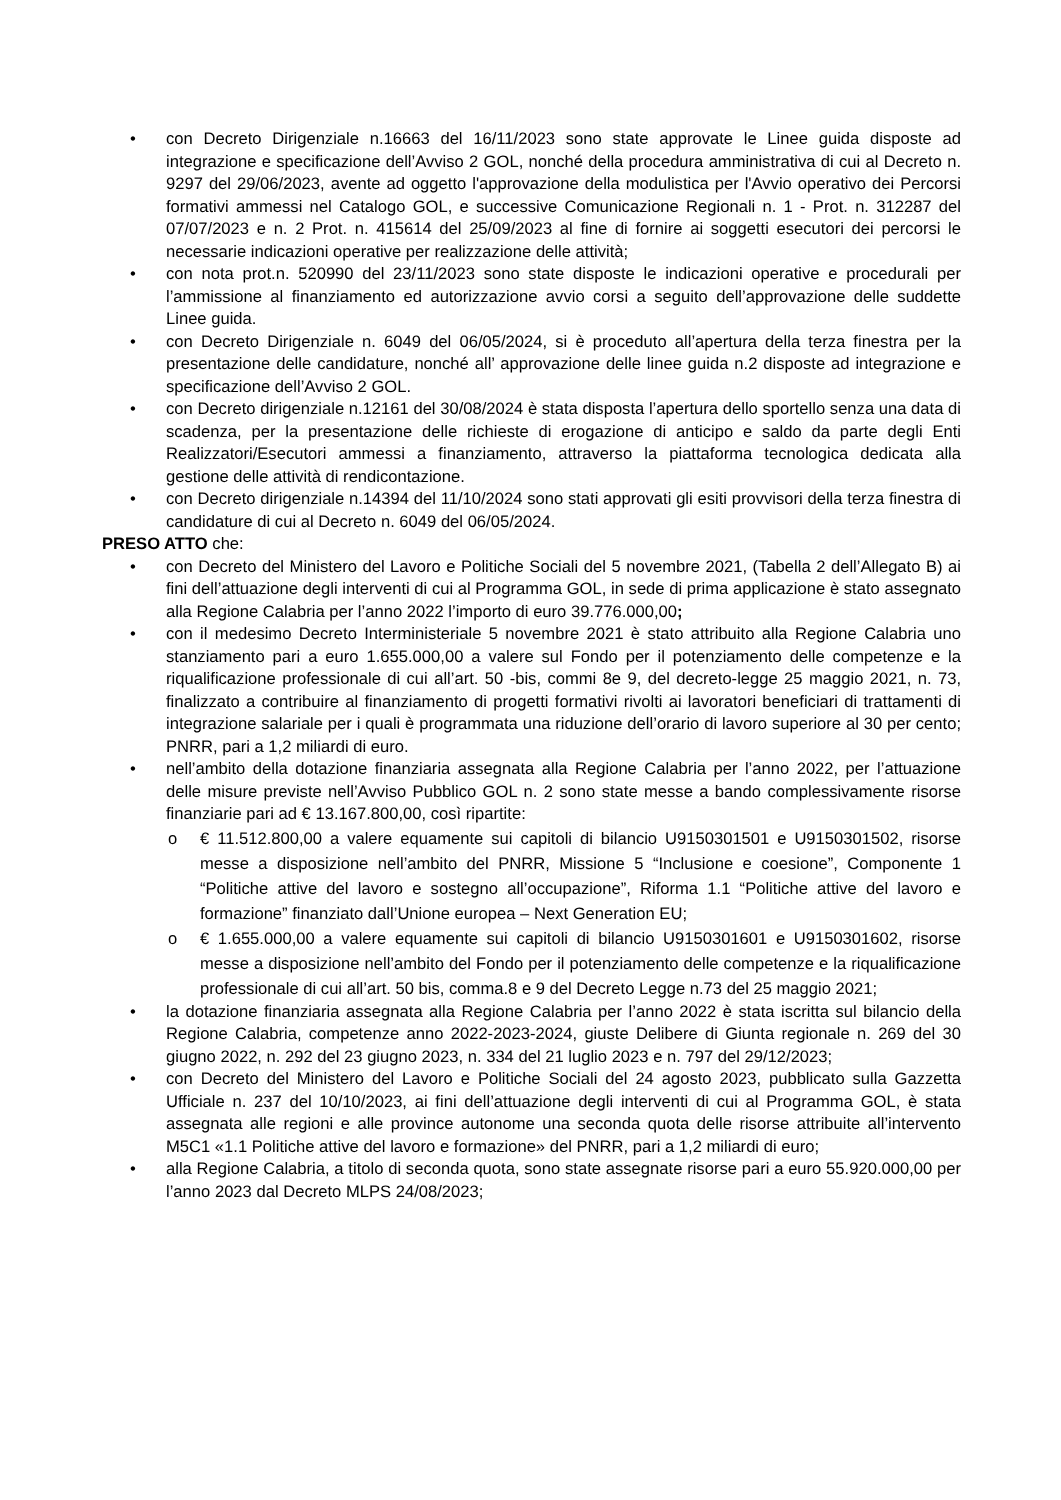• con Decreto Dirigenziale n.16663 del 16/11/2023 sono state approvate le Linee guida disposte ad integrazione e specificazione dell’Avviso 2 GOL, nonché della procedura amministrativa di cui al Decreto n. 9297 del 29/06/2023, avente ad oggetto l'approvazione della modulistica per l'Avvio operativo dei Percorsi formativi ammessi nel Catalogo GOL, e successive Comunicazione Regionali n. 1 - Prot. n. 312287 del 07/07/2023 e n. 2 Prot. n. 415614 del 25/09/2023 al fine di fornire ai soggetti esecutori dei percorsi le necessarie indicazioni operative per realizzazione delle attività;
• con nota prot.n. 520990 del 23/11/2023 sono state disposte le indicazioni operative e procedurali per l’ammissione al finanziamento ed autorizzazione avvio corsi a seguito dell’approvazione delle suddette Linee guida.
• con Decreto Dirigenziale n. 6049 del 06/05/2024, si è proceduto all’apertura della terza finestra per la presentazione delle candidature, nonché all’ approvazione delle linee guida n.2 disposte ad integrazione e specificazione dell’Avviso 2 GOL.
• con Decreto dirigenziale n.12161 del 30/08/2024 è stata disposta l’apertura dello sportello senza una data di scadenza, per la presentazione delle richieste di erogazione di anticipo e saldo da parte degli Enti Realizzatori/Esecutori ammessi a finanziamento, attraverso la piattaforma tecnologica dedicata alla gestione delle attività di rendicontazione.
• con Decreto dirigenziale n.14394 del 11/10/2024 sono stati approvati gli esiti provvisori della terza finestra di candidature di cui al Decreto n. 6049 del 06/05/2024.
PRESO ATTO che:
• con Decreto del Ministero del Lavoro e Politiche Sociali del 5 novembre 2021, (Tabella 2 dell’Allegato B) ai fini dell’attuazione degli interventi di cui al Programma GOL, in sede di prima applicazione è stato assegnato alla Regione Calabria per l’anno 2022 l’importo di euro 39.776.000,00;
• con il medesimo Decreto Interministeriale 5 novembre 2021 è stato attribuito alla Regione Calabria uno stanziamento pari a euro 1.655.000,00 a valere sul Fondo per il potenziamento delle competenze e la riqualificazione professionale di cui all’art. 50 -bis, commi 8e 9, del decreto-legge 25 maggio 2021, n. 73, finalizzato a contribuire al finanziamento di progetti formativi rivolti ai lavoratori beneficiari di trattamenti di integrazione salariale per i quali è programmata una riduzione dell’orario di lavoro superiore al 30 per cento; PNRR, pari a 1,2 miliardi di euro.
• nell’ambito della dotazione finanziaria assegnata alla Regione Calabria per l’anno 2022, per l’attuazione delle misure previste nell’Avviso Pubblico GOL n. 2 sono state messe a bando complessivamente risorse finanziarie pari ad € 13.167.800,00, così ripartite:
o € 11.512.800,00 a valere equamente sui capitoli di bilancio U9150301501 e U9150301502, risorse messe a disposizione nell’ambito del PNRR, Missione 5 “Inclusione e coesione”, Componente 1 “Politiche attive del lavoro e sostegno all’occupazione”, Riforma 1.1 “Politiche attive del lavoro e formazione” finanziato dall’Unione europea – Next Generation EU;
o € 1.655.000,00 a valere equamente sui capitoli di bilancio U9150301601 e U9150301602, risorse messe a disposizione nell’ambito del Fondo per il potenziamento delle competenze e la riqualificazione professionale di cui all’art. 50 bis, comma.8 e 9 del Decreto Legge n.73 del 25 maggio 2021;
• la dotazione finanziaria assegnata alla Regione Calabria per l’anno 2022 è stata iscritta sul bilancio della Regione Calabria, competenze anno 2022-2023-2024, giuste Delibere di Giunta regionale n. 269 del 30 giugno 2022, n. 292 del 23 giugno 2023, n. 334 del 21 luglio 2023 e n. 797 del 29/12/2023;
• con Decreto del Ministero del Lavoro e Politiche Sociali del 24 agosto 2023, pubblicato sulla Gazzetta Ufficiale n. 237 del 10/10/2023, ai fini dell’attuazione degli interventi di cui al Programma GOL, è stata assegnata alle regioni e alle province autonome una seconda quota delle risorse attribuite all’intervento M5C1 «1.1 Politiche attive del lavoro e formazione» del PNRR, pari a 1,2 miliardi di euro;
• alla Regione Calabria, a titolo di seconda quota, sono state assegnate risorse pari a euro 55.920.000,00 per l’anno 2023 dal Decreto MLPS 24/08/2023;